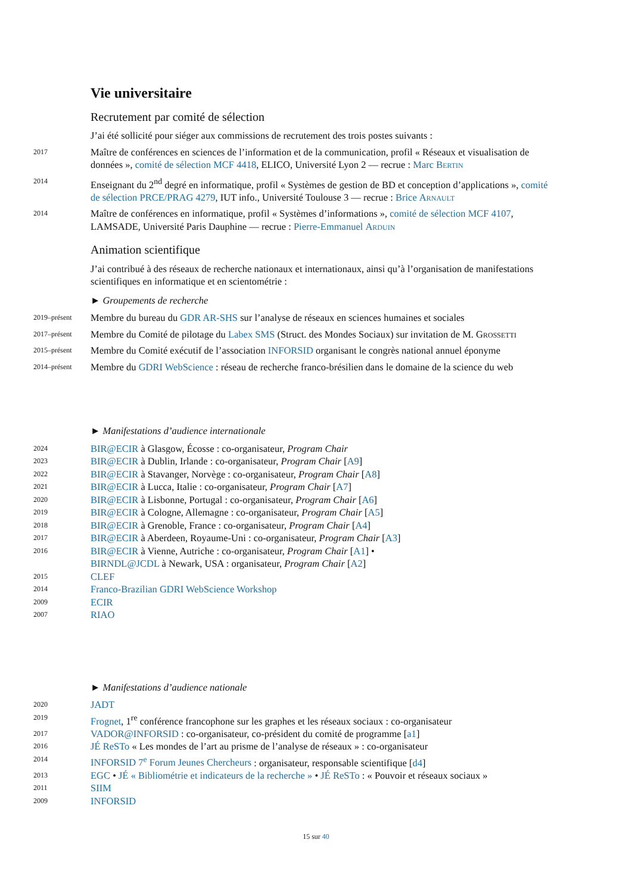Vie universitaire
Recrutement par comité de sélection
J’ai été sollicité pour siéger aux commissions de recrutement des trois postes suivants :
2017
Maître de conférences en sciences de l’information et de la communication, profil « Réseaux et visualisation de données », comité de sélection MCF 4418, ELICO, Université Lyon 2 — recrue : Marc Bertin
2014
Enseignant du 2<sup>nd</sup> degré en informatique, profil « Systèmes de gestion de BD et conception d’applications », comité de sélection PRCE/PRAG 4279, IUT info., Université Toulouse 3 — recrue : Brice Arnault
2014
Maître de conférences en informatique, profil « Systèmes d’informations », comité de sélection MCF 4107, LAMSADE, Université Paris Dauphine — recrue : Pierre-Emmanuel Arduin
Animation scientifique
J’ai contribué à des réseaux de recherche nationaux et internationaux, ainsi qu’à l’organisation de manifestations scientifiques en informatique et en scientométrie :
► Groupements de recherche
2019–présent
Membre du bureau du GDR AR-SHS sur l’analyse de réseaux en sciences humaines et sociales
2017–présent
Membre du Comité de pilotage du Labex SMS (Struct. des Mondes Sociaux) sur invitation de M. Grossetti
2015–présent
Membre du Comité exécutif de l’association INFORSID organisant le congrès national annuel éponyme
2014–présent
Membre du GDRI WebScience : réseau de recherche franco-brésilien dans le domaine de la science du web
► Manifestations d’audience internationale
2024
BIR@ECIR à Glasgow, Écosse : co-organisateur, Program Chair
2023
BIR@ECIR à Dublin, Irlande : co-organisateur, Program Chair [A9]
2022
BIR@ECIR à Stavanger, Norvège : co-organisateur, Program Chair [A8]
2021
BIR@ECIR à Lucca, Italie : co-organisateur, Program Chair [A7]
2020
BIR@ECIR à Lisbonne, Portugal : co-organisateur, Program Chair [A6]
2019
BIR@ECIR à Cologne, Allemagne : co-organisateur, Program Chair [A5]
2018
BIR@ECIR à Grenoble, France : co-organisateur, Program Chair [A4]
2017
BIR@ECIR à Aberdeen, Royaume-Uni : co-organisateur, Program Chair [A3]
2016
BIR@ECIR à Vienne, Autriche : co-organisateur, Program Chair [A1] •
BIRNDL@JCDL à Newark, USA : organisateur, Program Chair [A2]
2015
CLEF
2014
Franco-Brazilian GDRI WebScience Workshop
2009
ECIR
2007
RIAO
► Manifestations d’audience nationale
2020
JADT
2019
Frognet, 1<sup>re</sup> conférence francophone sur les graphes et les réseaux sociaux : co-organisateur
2017
VADOR@INFORSID : co-organisateur, co-président du comité de programme [a1]
2016
JÉ ReSTo « Les mondes de l’art au prisme de l’analyse de réseaux » : co-organisateur
2014
INFORSID 7<sup>e</sup> Forum Jeunes Chercheurs : organisateur, responsable scientifique [d4]
2013
EGC • JÉ « Bibliométrie et indicateurs de la recherche » • JÉ ReSTo : « Pouvoir et réseaux sociaux »
2011
SIIM
2009
INFORSID
15 sur 40